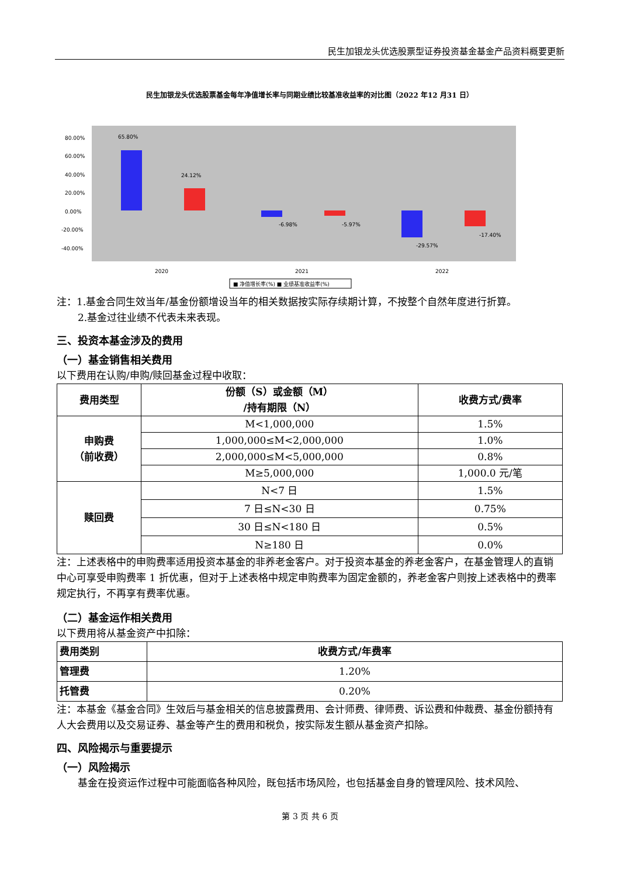民生加银龙头优选股票型证券投资基金基金产品资料概要更新
民生加银龙头优选股票基金每年净值增长率与同期业绩比较基准收益率的对比图（2022 年12 月31 日）
80.00%
60.00%
40.00%
20.00%
0.00%
-20.00%
-40.00%
65.80%
24.12%
-6.98%
-5.97%
-29.57%
-17.40%
2020
2021
2022
■ 净值增长率(%) ■ 业绩基准收益率(%)
注：1.基金合同生效当年/基金份额增设当年的相关数据按实际存续期计算，不按整个自然年度进行折算。
2.基金过往业绩不代表未来表现。
三、投资本基金涉及的费用
（一）基金销售相关费用
以下费用在认购/申购/赎回基金过程中收取：
| 费用类型 | 份额（S）或金额（M） /持有期限（N） | 收费方式/费率 |
| --- | --- | --- |
| 申购费 （前收费） | M<1,000,000 | 1.5% |
| | 1,000,000≤M<2,000,000 | 1.0% |
| | 2,000,000≤M<5,000,000 | 0.8% |
| | M≥5,000,000 | 1,000.0 元/笔 |
| 赎回费 | N<7 日 | 1.5% |
| | 7 日≤N<30 日 | 0.75% |
| | 30 日≤N<180 日 | 0.5% |
| | N≥180 日 | 0.0% |
注：上述表格中的申购费率适用投资本基金的非养老金客户。对于投资本基金的养老金客户，在基金管理人的直销中心可享受申购费率 1 折优惠，但对于上述表格中规定申购费率为固定金额的，养老金客户则按上述表格中的费率规定执行，不再享有费率优惠。
（二）基金运作相关费用
以下费用将从基金资产中扣除：
| 费用类别 | 收费方式/年费率 |
| --- | --- |
| 管理费 | 1.20% |
| 托管费 | 0.20% |
注：本基金《基金合同》生效后与基金相关的信息披露费用、会计师费、律师费、诉讼费和仲裁费、基金份额持有人大会费用以及交易证券、基金等产生的费用和税负，按实际发生额从基金资产扣除。
四、风险揭示与重要提示
（一）风险揭示
基金在投资运作过程中可能面临各种风险，既包括市场风险，也包括基金自身的管理风险、技术风险、
第 3 页 共 6 页